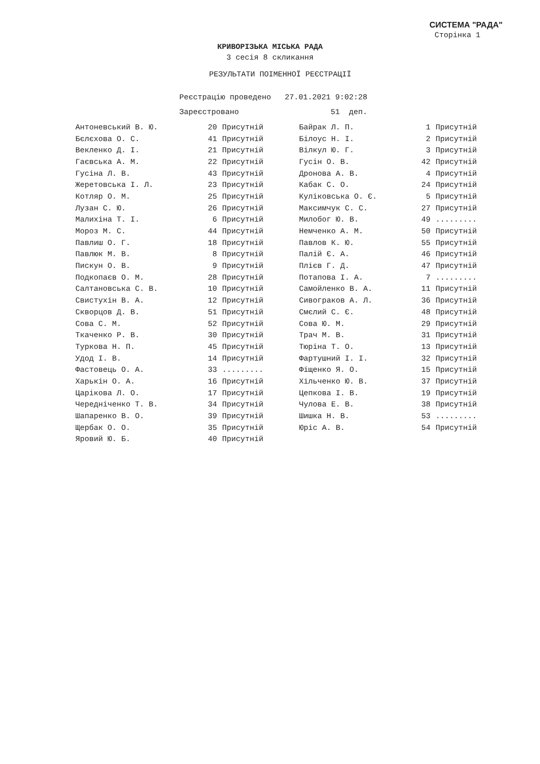СИСТЕМА "РАДА"
Сторінка 1
КРИВОРІЗЬКА МІСЬКА РАДА
3 сесія 8 скликання
РЕЗУЛЬТАТИ ПОІМЕННОЇ РЕЄСТРАЦІЇ
Реєстрацію проведено 27.01.2021 9:02:28
Зареєстровано 51 деп.
| Антоневський В. Ю. | 20 | Присутній | | Байрак Л. П. | 1 | Присутній |
| Бєлєхова О. С. | 41 | Присутній | | Білоус Н. І. | 2 | Присутній |
| Векленко Д. І. | 21 | Присутній | | Вілкул Ю. Г. | 3 | Присутній |
| Гаєвська А. М. | 22 | Присутній | | Гусін О. В. | 42 | Присутній |
| Гусіна Л. В. | 43 | Присутній | | Дронова А. В. | 4 | Присутній |
| Жеретовська І. Л. | 23 | Присутній | | Кабак С. О. | 24 | Присутній |
| Котляр О. М. | 25 | Присутній | | Куліковська О. Є. | 5 | Присутній |
| Лузан С. Ю. | 26 | Присутній | | Максимчук С. С. | 27 | Присутній |
| Малихіна Т. І. | 6 | Присутній | | Милобог Ю. В. | 49 | ......... |
| Мороз М. С. | 44 | Присутній | | Немченко А. М. | 50 | Присутній |
| Павлиш О. Г. | 18 | Присутній | | Павлов К. Ю. | 55 | Присутній |
| Павлюк М. В. | 8 | Присутній | | Палій Є. А. | 46 | Присутній |
| Пискун О. В. | 9 | Присутній | | Плієв Г. Д. | 47 | Присутній |
| Подкопаєв О. М. | 28 | Присутній | | Потапова І. А. | 7 | ......... |
| Салтановська С. В. | 10 | Присутній | | Самойленко В. А. | 11 | Присутній |
| Свистухін В. А. | 12 | Присутній | | Сивограков А. Л. | 36 | Присутній |
| Скворцов Д. В. | 51 | Присутній | | Смєлий С. Є. | 48 | Присутній |
| Сова С. М. | 52 | Присутній | | Сова Ю. М. | 29 | Присутній |
| Ткаченко Р. В. | 30 | Присутній | | Трач М. В. | 31 | Присутній |
| Туркова Н. П. | 45 | Присутній | | Тюріна Т. О. | 13 | Присутній |
| Удод І. В. | 14 | Присутній | | Фартушний І. І. | 32 | Присутній |
| Фастовець О. А. | 33 | ......... | | Фіщенко Я. О. | 15 | Присутній |
| Харькін О. А. | 16 | Присутній | | Хільченко Ю. В. | 37 | Присутній |
| Царікова Л. О. | 17 | Присутній | | Цепкова І. В. | 19 | Присутній |
| Чередніченко Т. В. | 34 | Присутній | | Чулова Е. В. | 38 | Присутній |
| Шапаренко В. О. | 39 | Присутній | | Шишка Н. В. | 53 | ......... |
| Щербак О. О. | 35 | Присутній | | Юріс А. В. | 54 | Присутній |
| Яровий Ю. Б. | 40 | Присутній | | | | |